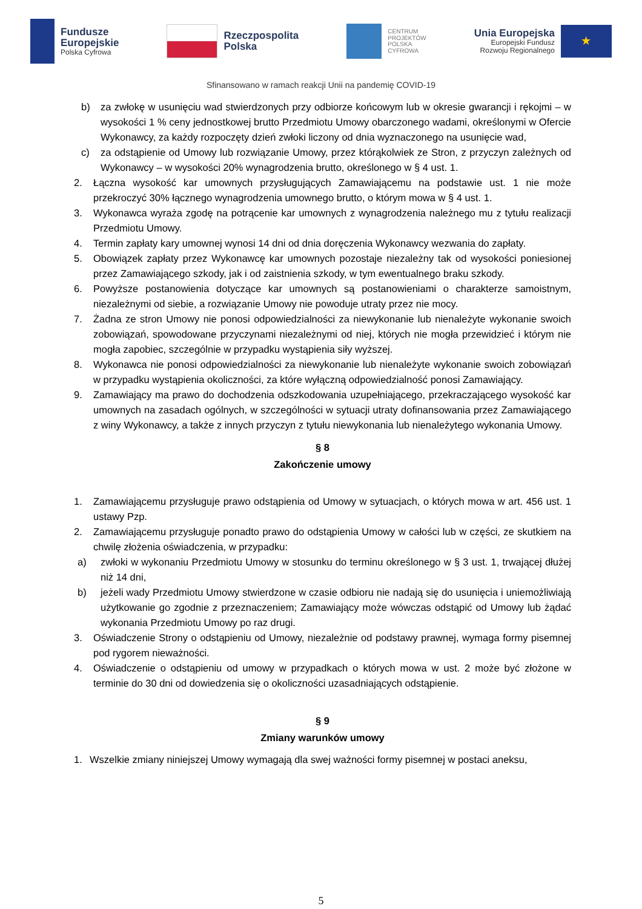Fundusze
Europejskie
Polska Cyfrowa
Rzeczpospolita
Polska
CENTRUM
PROJEKTÓW
POLSKA
CYFROWA
Unia Europejska
Europejski Fundusz
Rozwoju Regionalnego
★
Sfinansowano w ramach reakcji Unii na pandemię COVID-19
b) za zwłokę w usunięciu wad stwierdzonych przy odbiorze końcowym lub w okresie gwarancji i rękojmi – w wysokości 1 % ceny jednostkowej brutto Przedmiotu Umowy obarczonego wadami, określonymi w Ofercie Wykonawcy, za każdy rozpoczęty dzień zwłoki liczony od dnia wyznaczonego na usunięcie wad,
c) za odstąpienie od Umowy lub rozwiązanie Umowy, przez którąkolwiek ze Stron, z przyczyn zależnych od Wykonawcy – w wysokości 20% wynagrodzenia brutto, określonego w § 4 ust. 1.
2. Łączna wysokość kar umownych przysługujących Zamawiającemu na podstawie ust. 1 nie może przekroczyć 30% łącznego wynagrodzenia umownego brutto, o którym mowa w § 4 ust. 1.
3. Wykonawca wyraża zgodę na potrącenie kar umownych z wynagrodzenia należnego mu z tytułu realizacji Przedmiotu Umowy.
4. Termin zapłaty kary umownej wynosi 14 dni od dnia doręczenia Wykonawcy wezwania do zapłaty.
5. Obowiązek zapłaty przez Wykonawcę kar umownych pozostaje niezależny tak od wysokości poniesionej przez Zamawiającego szkody, jak i od zaistnienia szkody, w tym ewentualnego braku szkody.
6. Powyższe postanowienia dotyczące kar umownych są postanowieniami o charakterze samoistnym, niezależnymi od siebie, a rozwiązanie Umowy nie powoduje utraty przez nie mocy.
7. Żadna ze stron Umowy nie ponosi odpowiedzialności za niewykonanie lub nienależyte wykonanie swoich zobowiązań, spowodowane przyczynami niezależnymi od niej, których nie mogła przewidzieć i którym nie mogła zapobiec, szczególnie w przypadku wystąpienia siły wyższej.
8. Wykonawca nie ponosi odpowiedzialności za niewykonanie lub nienależyte wykonanie swoich zobowiązań w przypadku wystąpienia okoliczności, za które wyłączną odpowiedzialność ponosi Zamawiający.
9. Zamawiający ma prawo do dochodzenia odszkodowania uzupełniającego, przekraczającego wysokość kar umownych na zasadach ogólnych, w szczególności w sytuacji utraty dofinansowania przez Zamawiającego z winy Wykonawcy, a także z innych przyczyn z tytułu niewykonania lub nienależytego wykonania Umowy.
§ 8
Zakończenie umowy
1. Zamawiającemu przysługuje prawo odstąpienia od Umowy w sytuacjach, o których mowa w art. 456 ust. 1 ustawy Pzp.
2. Zamawiającemu przysługuje ponadto prawo do odstąpienia Umowy w całości lub w części, ze skutkiem na chwilę złożenia oświadczenia, w przypadku:
a) zwłoki w wykonaniu Przedmiotu Umowy w stosunku do terminu określonego w § 3 ust. 1, trwającej dłużej niż 14 dni,
b) jeżeli wady Przedmiotu Umowy stwierdzone w czasie odbioru nie nadają się do usunięcia i uniemożliwiają użytkowanie go zgodnie z przeznaczeniem; Zamawiający może wówczas odstąpić od Umowy lub żądać wykonania Przedmiotu Umowy po raz drugi.
3. Oświadczenie Strony o odstąpieniu od Umowy, niezależnie od podstawy prawnej, wymaga formy pisemnej pod rygorem nieważności.
4. Oświadczenie o odstąpieniu od umowy w przypadkach o których mowa w ust. 2 może być złożone w terminie do 30 dni od dowiedzenia się o okoliczności uzasadniających odstąpienie.
§ 9
Zmiany warunków umowy
1. Wszelkie zmiany niniejszej Umowy wymagają dla swej ważności formy pisemnej w postaci aneksu,
5